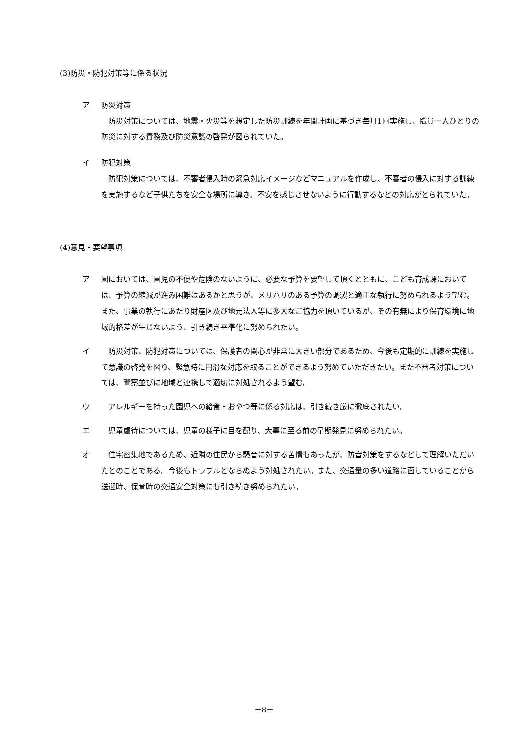(3)防災・防犯対策等に係る状況
ア 防災対策
　防災対策については、地震・火災等を想定した防災訓練を年間計画に基づき毎月1回実施し、職員一人ひとりの防災に対する責務及び防災意識の啓発が図られていた。
イ 防犯対策
　防犯対策については、不審者侵入時の緊急対応イメージなどマニュアルを作成し、不審者の侵入に対する訓練を実施するなど子供たちを安全な場所に導き、不安を感じさせないように行動するなどの対応がとられていた。
(4)意見・要望事項
ア 園においては、園児の不便や危険のないように、必要な予算を要望して頂くとともに、こども育成課においては、予算の縮減が進み困難はあるかと思うが、メリハリのある予算の調製と適正な執行に努められるよう望む。また、事業の執行にあたり財産区及び地元法人等に多大なご協力を頂いているが、その有無により保育環境に地域的格差が生じないよう、引き続き平準化に努められたい。
イ 　防災対策、防犯対策については、保護者の関心が非常に大きい部分であるため、今後も定期的に訓練を実施して意識の啓発を図り、緊急時に円滑な対応を取ることができるよう努めていただきたい。また不審者対策については、警察並びに地域と連携して適切に対処されるよう望む。
ウ 　アレルギーを持った園児への給食・おやつ等に係る対応は、引き続き厳に徹底されたい。
エ 　児童虐待については、児童の様子に目を配り、大事に至る前の早期発見に努められたい。
オ 　住宅密集地であるため、近隣の住民から騒音に対する苦情もあったが、防音対策をするなどして理解いただいたとのことである。今後もトラブルとならぬよう対処されたい。また、交通量の多い道路に面していることから送迎時、保育時の交通安全対策にも引き続き努められたい。
－8－